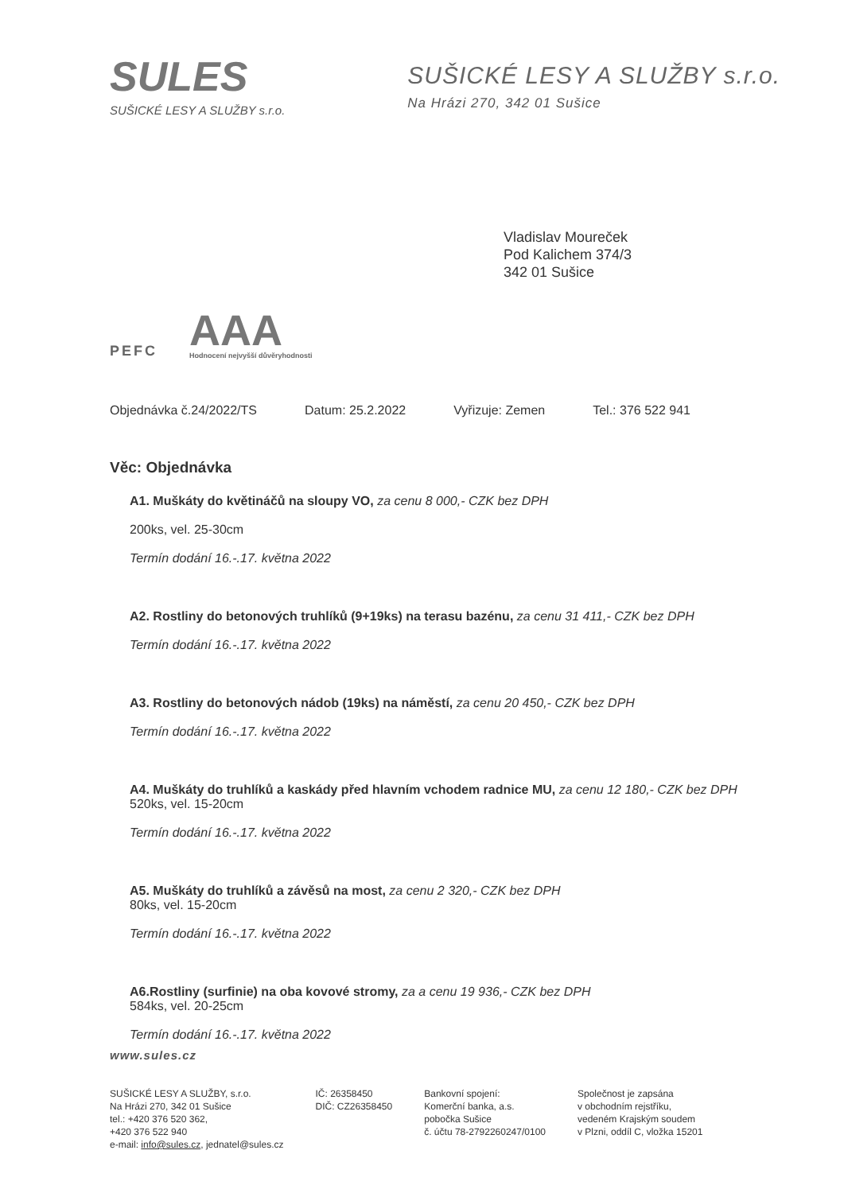SULES
SUŠICKÉ LESY A SLUŽBY s.r.o.
SUŠICKÉ LESY A SLUŽBY s.r.o.
Na Hrázi 270, 342 01 Sušice
Vladislav Moureček
Pod Kalichem 374/3
342 01 Sušice
PEFC
AAA
Hodnocení nejvyšší důvěryhodnosti
Objednávka č.24/2022/TS Datum: 25.2.2022 Vyřizuje: Zemen Tel.: 376 522 941
Věc: Objednávka
A1. Muškáty do květináčů na sloupy VO, za cenu 8 000,- CZK bez DPH
200ks, vel. 25-30cm
Termín dodání 16.-.17. května 2022
A2. Rostliny do betonových truhlíků (9+19ks) na terasu bazénu, za cenu 31 411,- CZK bez DPH
Termín dodání 16.-.17. května 2022
A3. Rostliny do betonových nádob (19ks) na náměstí, za cenu 20 450,- CZK bez DPH
Termín dodání 16.-.17. května 2022
A4. Muškáty do truhlíků a kaskády před hlavním vchodem radnice MU, za cenu 12 180,- CZK bez DPH
520ks, vel. 15-20cm
Termín dodání 16.-.17. května 2022
A5. Muškáty do truhlíků a závěsů na most, za cenu 2 320,- CZK bez DPH
80ks, vel. 15-20cm
Termín dodání 16.-.17. května 2022
A6.Rostliny (surfinie) na oba kovové stromy, za a cenu 19 936,- CZK bez DPH
584ks, vel. 20-25cm
Termín dodání 16.-.17. května 2022
www.sules.cz
SUŠICKÉ LESY A SLUŽBY, s.r.o.
Na Hrázi 270, 342 01 Sušice
tel.: +420 376 520 362,
+420 376 522 940
e-mail: info@sules.cz, jednatel@sules.cz
IČ: 26358450
DIČ: CZ26358450
Bankovní spojení:
Komerční banka, a.s.
pobočka Sušice
č. účtu 78-2792260247/0100
Společnost je zapsána
v obchodním rejstříku,
vedeném Krajským soudem
v Plzni, oddíl C, vložka 15201